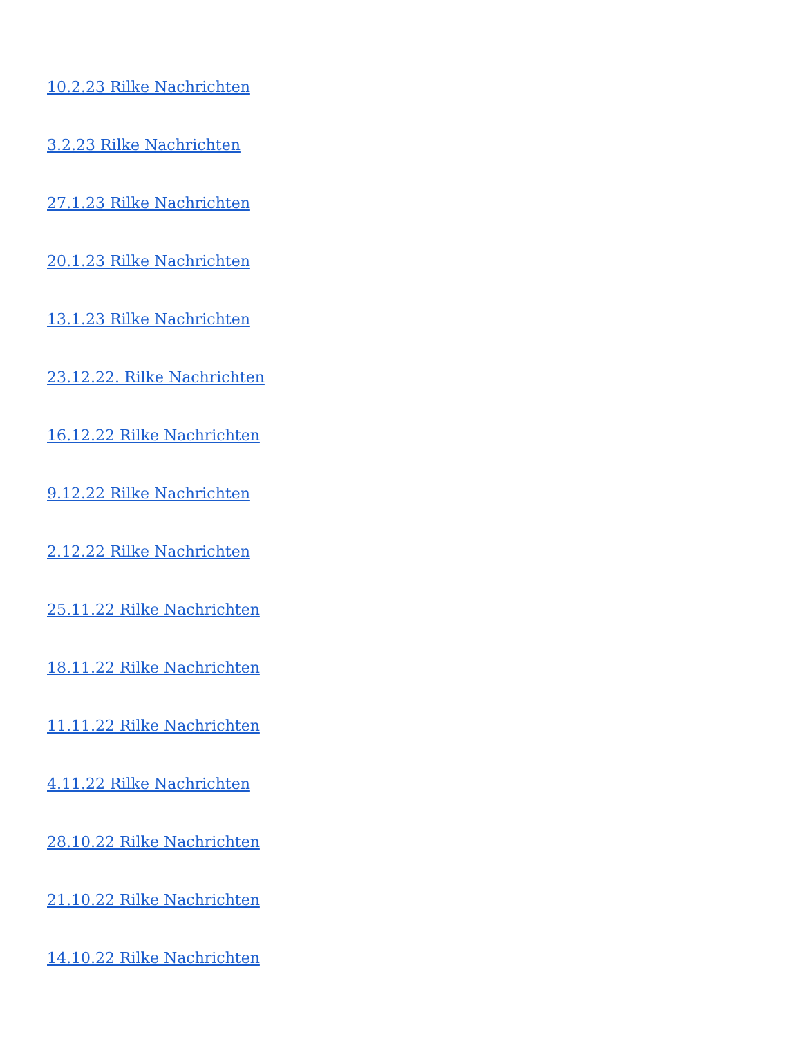10.2.23 Rilke Nachrichten
3.2.23 Rilke Nachrichten
27.1.23 Rilke Nachrichten
20.1.23 Rilke Nachrichten
13.1.23 Rilke Nachrichten
23.12.22. Rilke Nachrichten
16.12.22 Rilke Nachrichten
9.12.22 Rilke Nachrichten
2.12.22 Rilke Nachrichten
25.11.22 Rilke Nachrichten
18.11.22 Rilke Nachrichten
11.11.22 Rilke Nachrichten
4.11.22 Rilke Nachrichten
28.10.22 Rilke Nachrichten
21.10.22 Rilke Nachrichten
14.10.22 Rilke Nachrichten